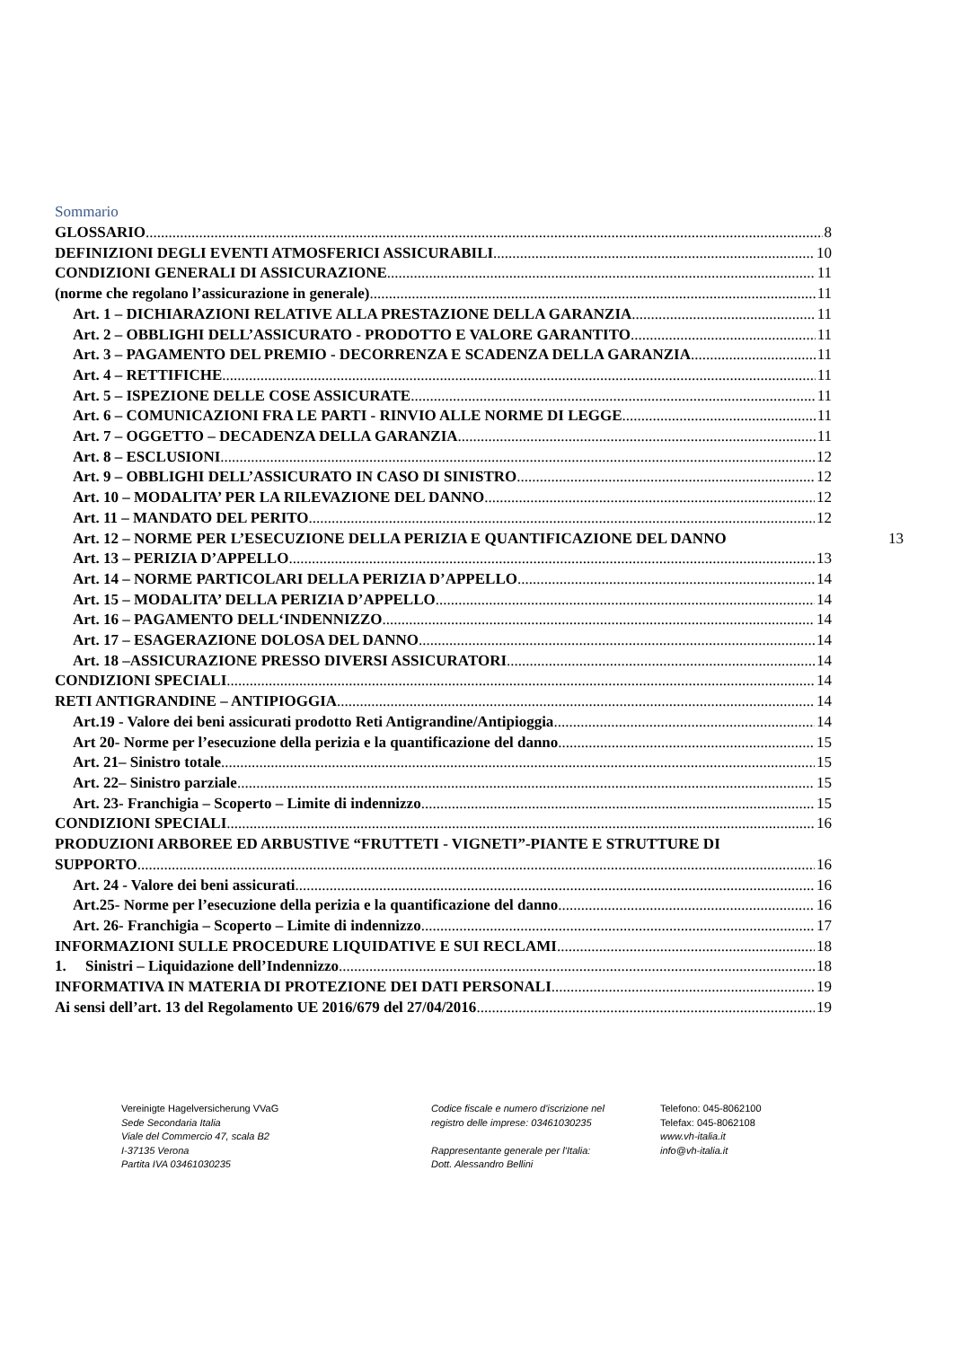Sommario
GLOSSARIO 8
DEFINIZIONI DEGLI EVENTI ATMOSFERICI ASSICURABILI 10
CONDIZIONI GENERALI DI ASSICURAZIONE 11
(norme che regolano l’assicurazione in generale) 11
Art. 1 – DICHIARAZIONI RELATIVE ALLA PRESTAZIONE DELLA GARANZIA 11
Art. 2 – OBBLIGHI DELL’ASSICURATO - PRODOTTO E VALORE GARANTITO 11
Art. 3 – PAGAMENTO DEL PREMIO - DECORRENZA E SCADENZA DELLA GARANZIA 11
Art. 4 – RETTIFICHE 11
Art. 5 – ISPEZIONE DELLE COSE ASSICURATE 11
Art. 6 – COMUNICAZIONI FRA LE PARTI - RINVIO ALLE NORME DI LEGGE 11
Art. 7 – OGGETTO – DECADENZA DELLA GARANZIA 11
Art. 8 – ESCLUSIONI 12
Art. 9 – OBBLIGHI DELL’ASSICURATO IN CASO DI SINISTRO 12
Art. 10 – MODALITA’ PER LA RILEVAZIONE DEL DANNO 12
Art. 11 – MANDATO DEL PERITO 12
Art. 12 – NORME PER L’ESECUZIONE DELLA PERIZIA E QUANTIFICAZIONE DEL DANNO 13
Art. 13 – PERIZIA D’APPELLO 13
Art. 14 – NORME PARTICOLARI DELLA PERIZIA D’APPELLO 14
Art. 15 – MODALITA’ DELLA PERIZIA D’APPELLO 14
Art. 16 – PAGAMENTO DELL‘INDENNIZZO 14
Art. 17 – ESAGERAZIONE DOLOSA DEL DANNO 14
Art. 18 –ASSICURAZIONE PRESSO DIVERSI ASSICURATORI 14
CONDIZIONI SPECIALI 14
RETI ANTIGRANDINE – ANTIPIOGGIA 14
Art.19 - Valore dei beni assicurati prodotto Reti Antigrandine/Antipioggia 14
Art 20- Norme per l’esecuzione della perizia e la quantificazione del danno 15
Art. 21– Sinistro totale 15
Art. 22– Sinistro parziale 15
Art. 23- Franchigia – Scoperto – Limite di indennizzo 15
CONDIZIONI SPECIALI 16
PRODUZIONI ARBOREE ED ARBUSTIVE “FRUTTETI - VIGNETI”-PIANTE E STRUTTURE DI
SUPPORTO 16
Art. 24 - Valore dei beni assicurati 16
Art.25- Norme per l’esecuzione della perizia e la quantificazione del danno 16
Art. 26- Franchigia – Scoperto – Limite di indennizzo 17
INFORMAZIONI SULLE PROCEDURE LIQUIDATIVE E SUI RECLAMI 18
1. Sinistri – Liquidazione dell’Indennizzo 18
INFORMATIVA IN MATERIA DI PROTEZIONE DEI DATI PERSONALI 19
Ai sensi dell’art. 13 del Regolamento UE 2016/679 del 27/04/2016 19
Vereinigte Hagelversicherung VVaG
Sede Secondaria Italia
Viale del Commercio 47, scala B2
I-37135 Verona
Partita IVA 03461030235
Codice fiscale e numero d'iscrizione nel
registro delle imprese: 03461030235
Rappresentante generale per l’Italia:
Dott. Alessandro Bellini
Telefono: 045-8062100
Telefax: 045-8062108
www.vh-italia.it
info@vh-italia.it